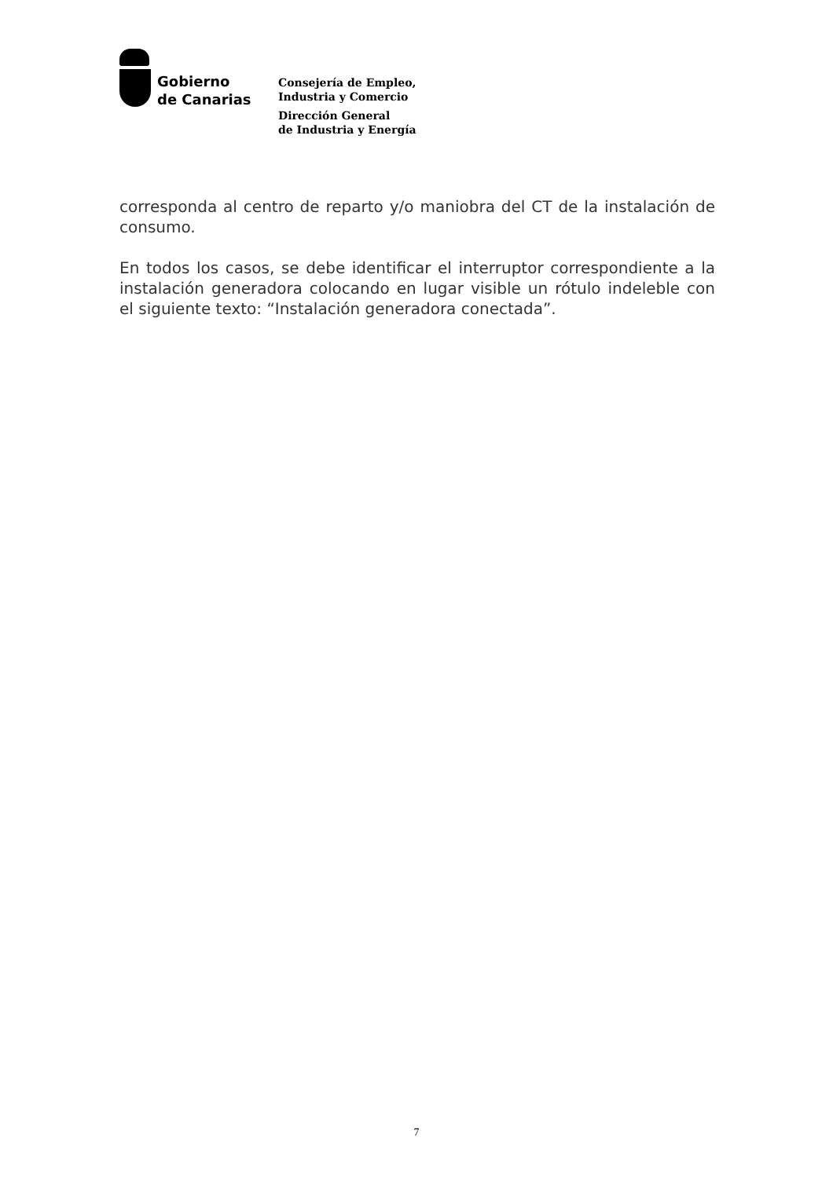Gobierno
de Canarias
Consejería de Empleo,
Industria y Comercio
Dirección General
de Industria y Energía
corresponda al centro de reparto y/o maniobra del CT de la instalación de consumo.
En todos los casos, se debe identificar el interruptor correspondiente a la instalación generadora colocando en lugar visible un rótulo indeleble con el siguiente texto: “Instalación generadora conectada”.
7